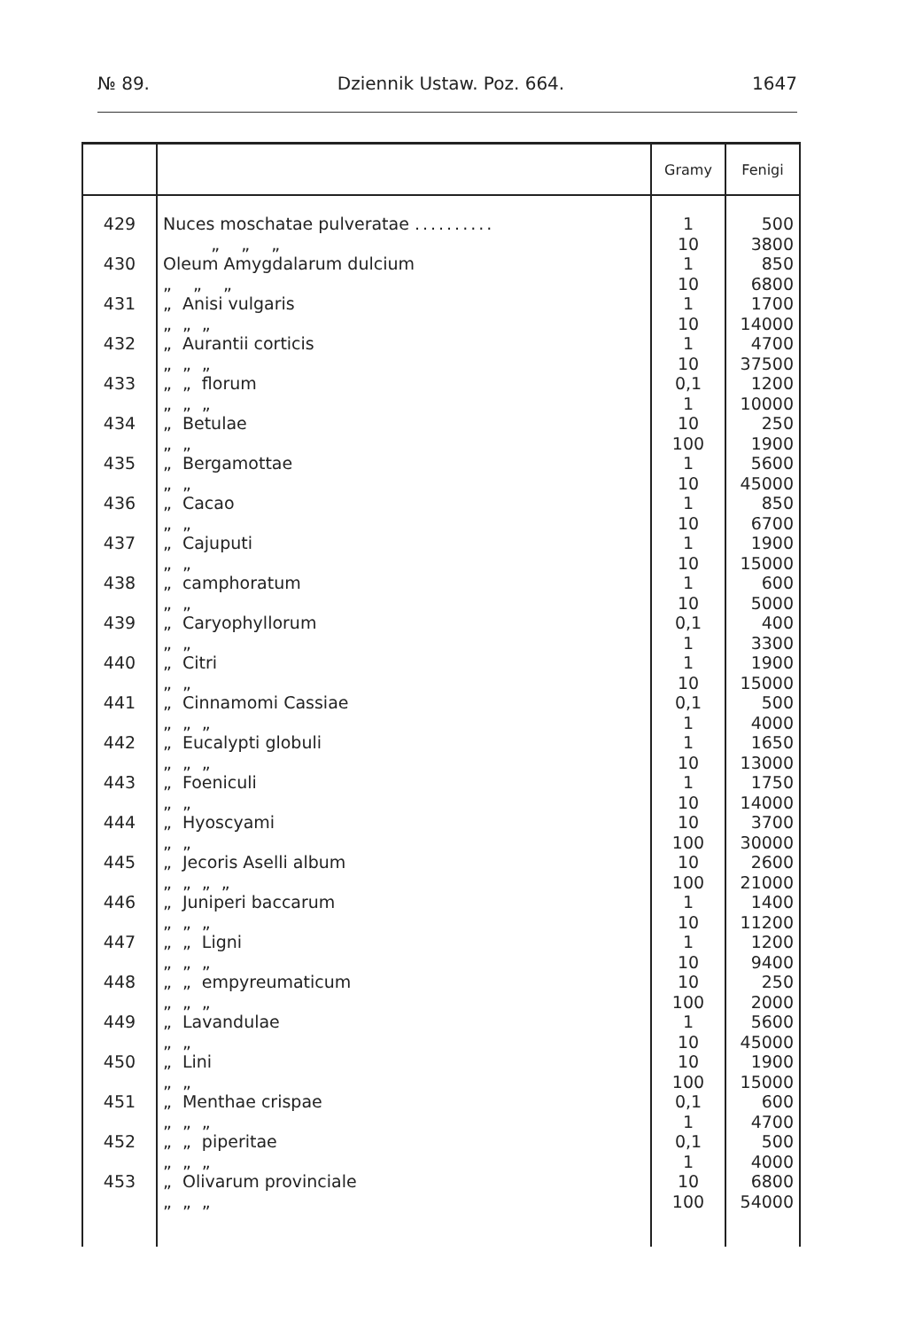№ 89. Dziennik Ustaw. Poz. 664. 1647
| | | Gramy | Fenigi |
| --- | --- | --- | --- |
| 429 | Nuces moschatae pulveratae .......... „ „ „ | 1 10 | 500 3800 |
| 430 | Oleum Amygdalarum dulcium „ „ „ | 1 10 | 850 6800 |
| 431 | „ Anisi vulgaris „ „ „ | 1 10 | 1700 14000 |
| 432 | „ Aurantii corticis „ „ „ | 1 10 | 4700 37500 |
| 433 | „ „ florum „ „ „ | 0,1 1 | 1200 10000 |
| 434 | „ Betulae „ „ | 10 100 | 250 1900 |
| 435 | „ Bergamottae „ „ | 1 10 | 5600 45000 |
| 436 | „ Cacao „ „ | 1 10 | 850 6700 |
| 437 | „ Cajuputi „ „ | 1 10 | 1900 15000 |
| 438 | „ camphoratum „ „ | 1 10 | 600 5000 |
| 439 | „ Caryophyllorum „ „ | 0,1 1 | 400 3300 |
| 440 | „ Citri „ „ | 1 10 | 1900 15000 |
| 441 | „ Cinnamomi Cassiae „ „ „ | 0,1 1 | 500 4000 |
| 442 | „ Eucalypti globuli „ „ „ | 1 10 | 1650 13000 |
| 443 | „ Foeniculi „ „ | 1 10 | 1750 14000 |
| 444 | „ Hyoscyami „ „ | 10 100 | 3700 30000 |
| 445 | „ Jecoris Aselli album „ „ „ „ | 10 100 | 2600 21000 |
| 446 | „ Juniperi baccarum „ „ „ | 1 10 | 1400 11200 |
| 447 | „ „ Ligni „ „ „ | 1 10 | 1200 9400 |
| 448 | „ „ empyreumaticum „ „ „ | 10 100 | 250 2000 |
| 449 | „ Lavandulae „ „ | 1 10 | 5600 45000 |
| 450 | „ Lini „ „ | 10 100 | 1900 15000 |
| 451 | „ Menthae crispae „ „ „ | 0,1 1 | 600 4700 |
| 452 | „ „ piperitae „ „ „ | 0,1 1 | 500 4000 |
| 453 | „ Olivarum provinciale „ „ „ | 10 100 | 6800 54000 |